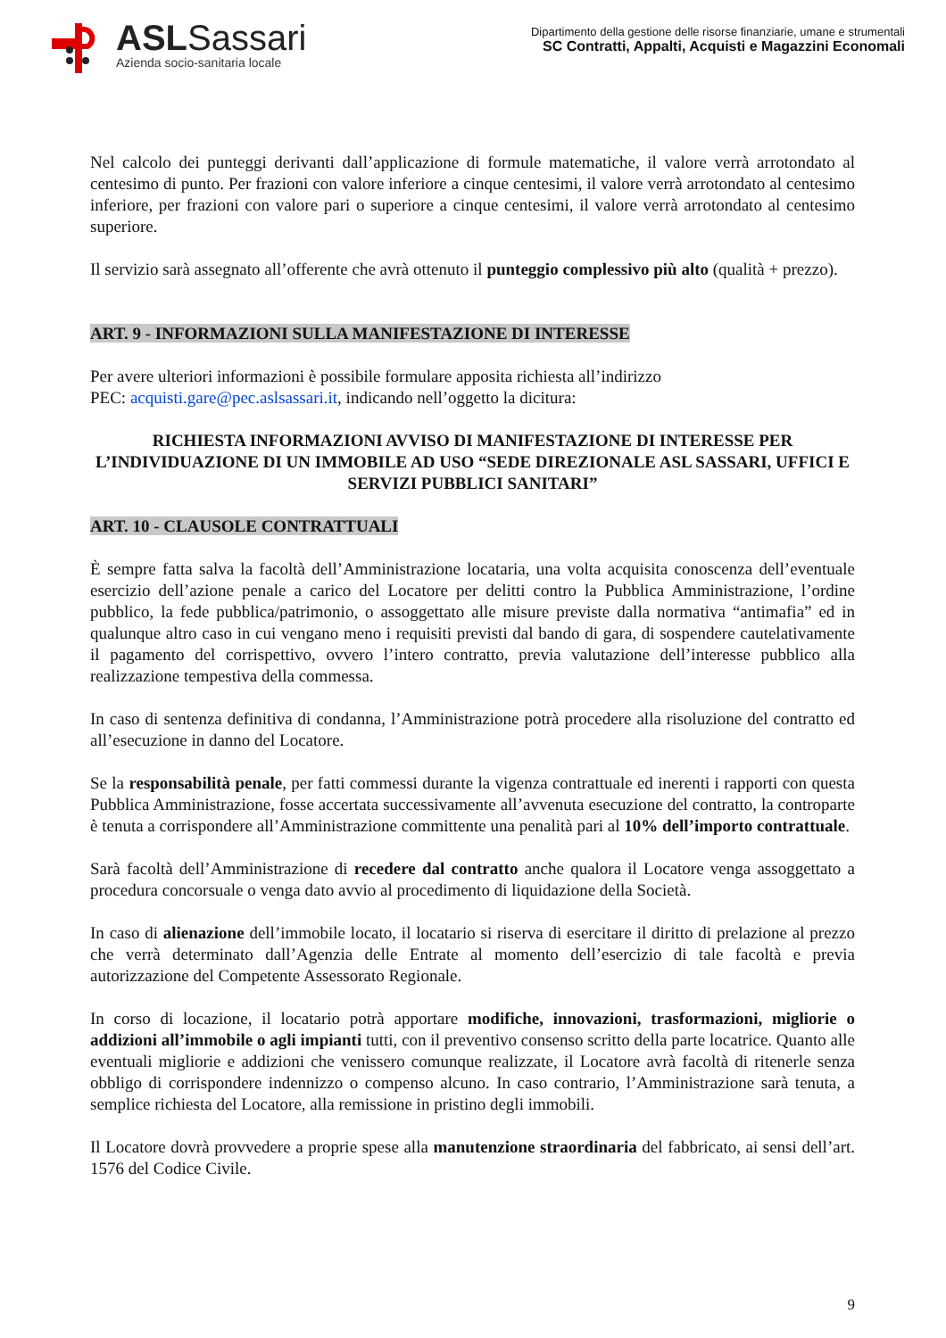ASLSassari
Azienda socio-sanitaria locale
Dipartimento della gestione delle risorse finanziarie, umane e strumentali
SC Contratti, Appalti, Acquisti e Magazzini Economali
Nel calcolo dei punteggi derivanti dall’applicazione di formule matematiche, il valore verrà arrotondato al centesimo di punto. Per frazioni con valore inferiore a cinque centesimi, il valore verrà arrotondato al centesimo inferiore, per frazioni con valore pari o superiore a cinque centesimi, il valore verrà arrotondato al centesimo superiore.
Il servizio sarà assegnato all’offerente che avrà ottenuto il punteggio complessivo più alto (qualità + prezzo).
ART. 9 - INFORMAZIONI SULLA MANIFESTAZIONE DI INTERESSE
Per avere ulteriori informazioni è possibile formulare apposita richiesta all’indirizzo
PEC: acquisti.gare@pec.aslsassari.it, indicando nell’oggetto la dicitura:
RICHIESTA INFORMAZIONI AVVISO DI MANIFESTAZIONE DI INTERESSE PER L’INDIVIDUAZIONE DI UN IMMOBILE AD USO “SEDE DIREZIONALE ASL SASSARI, UFFICI E SERVIZI PUBBLICI SANITARI”
ART. 10 - CLAUSOLE CONTRATTUALI
È sempre fatta salva la facoltà dell’Amministrazione locataria, una volta acquisita conoscenza dell’eventuale esercizio dell’azione penale a carico del Locatore per delitti contro la Pubblica Amministrazione, l’ordine pubblico, la fede pubblica/patrimonio, o assoggettato alle misure previste dalla normativa “antimafia” ed in qualunque altro caso in cui vengano meno i requisiti previsti dal bando di gara, di sospendere cautelativamente il pagamento del corrispettivo, ovvero l’intero contratto, previa valutazione dell’interesse pubblico alla realizzazione tempestiva della commessa.
In caso di sentenza definitiva di condanna, l’Amministrazione potrà procedere alla risoluzione del contratto ed all’esecuzione in danno del Locatore.
Se la responsabilità penale, per fatti commessi durante la vigenza contrattuale ed inerenti i rapporti con questa Pubblica Amministrazione, fosse accertata successivamente all’avvenuta esecuzione del contratto, la controparte è tenuta a corrispondere all’Amministrazione committente una penalità pari al 10% dell’importo contrattuale.
Sarà facoltà dell’Amministrazione di recedere dal contratto anche qualora il Locatore venga assoggettato a procedura concorsuale o venga dato avvio al procedimento di liquidazione della Società.
In caso di alienazione dell’immobile locato, il locatario si riserva di esercitare il diritto di prelazione al prezzo che verrà determinato dall’Agenzia delle Entrate al momento dell’esercizio di tale facoltà e previa autorizzazione del Competente Assessorato Regionale.
In corso di locazione, il locatario potrà apportare modifiche, innovazioni, trasformazioni, migliorie o addizioni all’immobile o agli impianti tutti, con il preventivo consenso scritto della parte locatrice. Quanto alle eventuali migliorie e addizioni che venissero comunque realizzate, il Locatore avrà facoltà di ritenerle senza obbligo di corrispondere indennizzo o compenso alcuno. In caso contrario, l’Amministrazione sarà tenuta, a semplice richiesta del Locatore, alla remissione in pristino degli immobili.
Il Locatore dovrà provvedere a proprie spese alla manutenzione straordinaria del fabbricato, ai sensi dell’art. 1576 del Codice Civile.
9